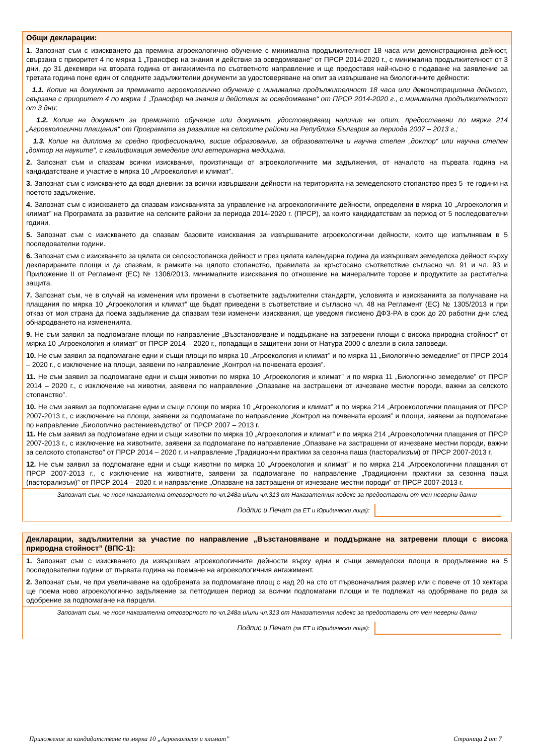| Общи декларации: |
| 1. Запознат съм с изискването да премина агроекологично обучение с минимална продължителност 18 часа или демонстрационна дейност, свързана с приоритет 4 по мярка 1 „Трансфер на знания и действия за осведомяване“ от ПРСР 2014-2020 г., с минимална продължителност от 3 дни, до 31 декември на втората година от ангажимента по съответното направление и ще предоставя най-късно с подаване на заявление за третата година поне един от следните задължителни документи за удостоверяване на опит за извършване на биологичните дейности: |
| 1.1. Копие на документ за преминато агроекологично обучение с минимална продължителност 18 часа или демонстрационна дейност, свързана с приоритет 4 по мярка 1 „Трансфер на знания и действия за осведомяване“ от ПРСР 2014-2020 г., с минимална продължителност от 3 дни; |
| 1.2. Копие на документ за преминато обучение или документ, удостоверяващ наличие на опит, предоставени по мярка 214 „Агроекологични плащания“ от Програмата за развитие на селските райони на Република България за периода 2007 – 2013 г.; |
| 1.3. Копие на диплома за средно професионално, висше образование, за образователна и научна степен „доктор“ или научна степен „доктор на науките“, с квалификация земеделие или ветеринарна медицина. |
| 2. Запознат съм и спазвам всички изисквания, произтичащи от агроекологичните ми задължения, от началото на първата година на кандидатстване и участие в мярка 10 „Агроекология и климат”. |
| 3. Запознат съм с изискването да водя дневник за всички извършвани дейности на територията на земеделското стопанство през 5–те години на поетото задължение. |
| 4. Запознат съм с изискването да спазвам изискванията за управление на агроекологичните дейности, определени в мярка 10 „Агроекология и климат” на Програмата за развитие на селските райони за периода 2014-2020 г. (ПРСР), за които кандидатствам за период от 5 последователни години. |
| 5. Запознат съм с изискването да спазвам базовите изисквания за извършваните агроекологични дейности, които ще изпълнявам в 5 последователни години. |
| 6. Запознат съм с изискването за цялата си селскостопанска дейност и през цялата календарна година да извършвам земеделска дейност върху декларираните площи и да спазвам, в рамките на цялото стопанство, правилата за кръстосано съответствие съгласно чл. 91 и чл. 93 и Приложение II от Регламент (ЕС) № 1306/2013, минималните изисквания по отношение на минералните торове и продуктите за растителна защита. |
| 7. Запознат съм, че в случай на изменения или промени в съответните задължителни стандарти, условията и изискванията за получаване на плащания по мярка 10 „Агроекология и климат” ще бъдат приведени в съответствие и съгласно чл. 48 на Регламент (ЕС) № 1305/2013 и при отказ от моя страна да поема задължение да спазвам тези изменени изисквания, ще уведомя писмено ДФЗ-РА в срок до 20 работни дни след обнародването на измененията. |
| 9. Не съм заявил за подпомагане площи по направление „Възстановяване и поддържане на затревени площи с висока природна стойност” от мярка 10 „Агроекология и климат” от ПРСР 2014 – 2020 г., попадащи в защитени зони от Натура 2000 с влезли в сила заповеди. |
| 10. Не съм заявил за подпомагане едни и същи площи по мярка 10 „Агроекология и климат” и по мярка 11 „Биологично земеделие” от ПРСР 2014 – 2020 г., с изключение на площи, заявени по направление „Контрол на почвената ерозия”. |
| 11. Не съм заявил за подпомагане едни и същи животни по мярка 10 „Агроекология и климат” и по мярка 11 „Биологично земеделие” от ПРСР 2014 – 2020 г., с изключение на животни, заявени по направление „Опазване на застрашени от изчезване местни породи, важни за селското стопанство”. |
| 10. Не съм заявил за подпомагане едни и същи площи по мярка 10 „Агроекология и климат” и по мярка 214 „Агроекологични плащания от ПРСР 2007-2013 г., с изключение на площи, заявени за подпомагане по направление „Контрол на почвената ерозия” и площи, заявени за подпомагане по направление „Биологично растениевъдство” от ПРСР 2007 – 2013 г. 11. Не съм заявил за подпомагане едни и същи животни по мярка 10 „Агроекология и климат” и по мярка 214 „Агроекологични плащания от ПРСР 2007-2013 г., с изключение на животните, заявени за подпомагане по направление „Опазване на застрашени от изчезване местни породи, важни за селското стопанство” от ПРСР 2014 – 2020 г. и направление „Традиционни практики за сезонна паша (пасторализъм) от ПРСР 2007-2013 г. |
| 12. Не съм заявил за подпомагане едни и същи животни по мярка 10 „Агроекология и климат” и по мярка 214 „Агроекологични плащания от ПРСР 2007-2013 г., с изключение на животните, заявени за подпомагане по направление „Традиционни практики за сезонна паша (пасторализъм)” от ПРСР 2014 – 2020 г. и направление „Опазване на застрашени от изчезване местни породи” от ПРСР 2007-2013 г. |
| Запознат съм, че нося наказателна отговорност по чл.248а и/или чл.313 от Наказателния кодекс за предоставени от мен неверни данни |
| Подпис и Печат (за ЕТ и Юридически лица): |
| Декларации, задължителни за участие по направление „Възстановяване и поддържане на затревени площи с висока природна стойност” (ВПС-1): |
| 1. Запознат съм с изискването да извършвам агроекологичните дейности върху едни и същи земеделски площи в продължение на 5 последователни години от първата година на поемане на агроекологичния ангажимент. |
| 2. Запознат съм, че при увеличаване на одобрената за подпомагане площ с над 20 на сто от първоначалния размер или с повече от 10 хектара ще поема ново агроекологично задължение за петгодишен период за всички подпомагани площи и те подлежат на одобряване по реда за одобрение за подпомагане на парцели. |
| Запознат съм, че нося наказателна отговорност по чл.248а и/или чл.313 от Наказателния кодекс за предоставени от мен неверни данни |
| Подпис и Печат (за ЕТ и Юридически лица): |
Приложение за кандидатстване по мярка 10 „Агроекология и климат” Страница 2 от 7